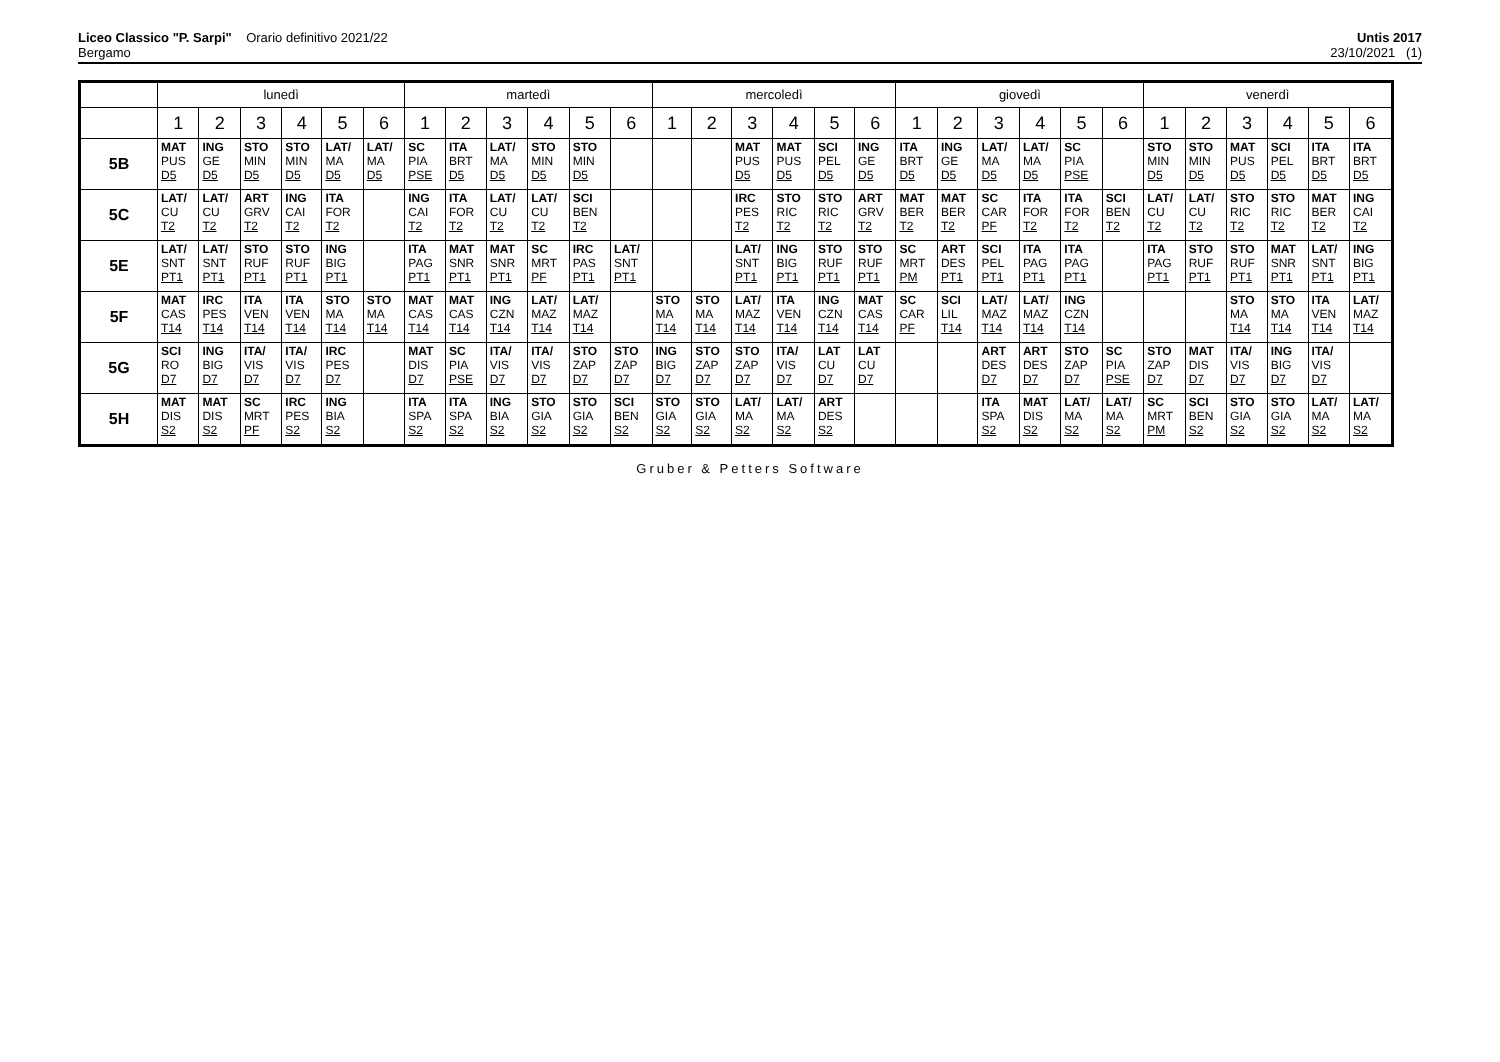Liceo Classico "P. Sarpi" Orario definitivo 2021/22
Bergamo
Untis 2017
23/10/2021 (1)
| | lunedì | | | | | | martedì | | | | | | mercoledì | | | | | | giovedì | | | | | | venerdì | | | | | |
| --- | --- | --- | --- | --- | --- | --- | --- | --- | --- | --- | --- | --- | --- | --- | --- | --- | --- | --- | --- | --- | --- | --- | --- | --- | --- | --- | --- | --- | --- | --- |
| | 1 | 2 | 3 | 4 | 5 | 6 | 1 | 2 | 3 | 4 | 5 | 6 | 1 | 2 | 3 | 4 | 5 | 6 | 1 | 2 | 3 | 4 | 5 | 6 | 1 | 2 | 3 | 4 | 5 | 6 |
| 5B | MAT PUS D5 | ING GE D5 | STO MIN D5 | STO MIN D5 | LAT/ MA D5 | LAT/ MA D5 | SC PIA PSE | ITA BRT D5 | LAT/ MA D5 | STO MIN D5 | STO MIN D5 | | | | MAT PUS D5 | MAT PUS D5 | SCI PEL D5 | ING GE D5 | ITA BRT D5 | ING GE D5 | LAT/ MA D5 | LAT/ MA D5 | SC PIA PSE | | STO MIN D5 | STO MIN D5 | MAT PUS D5 | SCI PEL D5 | ITA BRT D5 | ITA BRT D5 |
| 5C | LAT/ CU T2 | LAT/ CU T2 | ART GRV T2 | ING CAI T2 | ITA FOR T2 | | ING CAI T2 | ITA FOR T2 | LAT/ CU T2 | LAT/ CU T2 | SCI BEN T2 | | | | IRC PES T2 | STO RIC T2 | STO RIC T2 | ART GRV T2 | MAT BER T2 | MAT BER T2 | SC CAR PF | ITA FOR T2 | ITA FOR T2 | SCI BEN T2 | LAT/ CU T2 | LAT/ CU T2 | STO RIC T2 | STO RIC T2 | MAT BER T2 | ING CAI T2 |
| 5E | LAT/ SNT PT1 | LAT/ SNT PT1 | STO RUF PT1 | STO RUF PT1 | ING BIG PT1 | | ITA PAG PT1 | MAT SNR PT1 | MAT SNR PT1 | SC MRT PF | IRC PAS PT1 | LAT/ SNT PT1 | | | LAT/ SNT PT1 | ING BIG PT1 | STO RUF PT1 | STO RUF PT1 | SC MRT PM | ART DES PT1 | SCI PEL PT1 | ITA PAG PT1 | ITA PAG PT1 | | ITA PAG PT1 | STO RUF PT1 | STO RUF PT1 | MAT SNR PT1 | LAT/ SNT PT1 | ING BIG PT1 |
| 5F | MAT CAS T14 | IRC PES T14 | ITA VEN T14 | ITA VEN T14 | STO MA T14 | STO MA T14 | MAT CAS T14 | MAT CAS T14 | ING CZN T14 | LAT/ MAZ T14 | LAT/ MAZ T14 | | STO MA T14 | STO MA T14 | LAT/ MAZ T14 | ITA VEN T14 | ING CZN T14 | MAT CAS T14 | SC CAR PF | SCI LIL T14 | LAT/ MAZ T14 | LAT/ MAZ T14 | ING CZN T14 | | | | STO MA T14 | STO MA T14 | ITA VEN T14 | LAT/ MAZ T14 |
| 5G | SCI RO D7 | ING BIG D7 | ITA/ VIS D7 | ITA/ VIS D7 | IRC PES D7 | | MAT DIS D7 | SC PIA PSE | ITA/ VIS D7 | ITA/ VIS D7 | STO ZAP D7 | STO ZAP D7 | ING BIG D7 | STO ZAP D7 | STO ZAP D7 | ITA/ VIS D7 | LAT CU D7 | LAT CU D7 | | | ART DES D7 | ART DES D7 | STO ZAP D7 | SC PIA PSE | STO ZAP D7 | MAT DIS D7 | ITA/ VIS D7 | ING BIG D7 | ITA/ VIS D7 | |
| 5H | MAT DIS S2 | MAT DIS S2 | SC MRT PF | IRC PES S2 | ING BIA S2 | | ITA SPA S2 | ITA SPA S2 | ING BIA S2 | STO GIA S2 | STO GIA S2 | SCI BEN S2 | STO GIA S2 | STO GIA S2 | LAT/ MA S2 | LAT/ MA S2 | ART DES S2 | | | | ITA SPA S2 | MAT DIS S2 | LAT/ MA S2 | LAT/ MA S2 | SC MRT PM | SCI BEN S2 | STO GIA S2 | STO GIA S2 | LAT/ MA S2 | LAT/ MA S2 |
Gruber & Petters Software